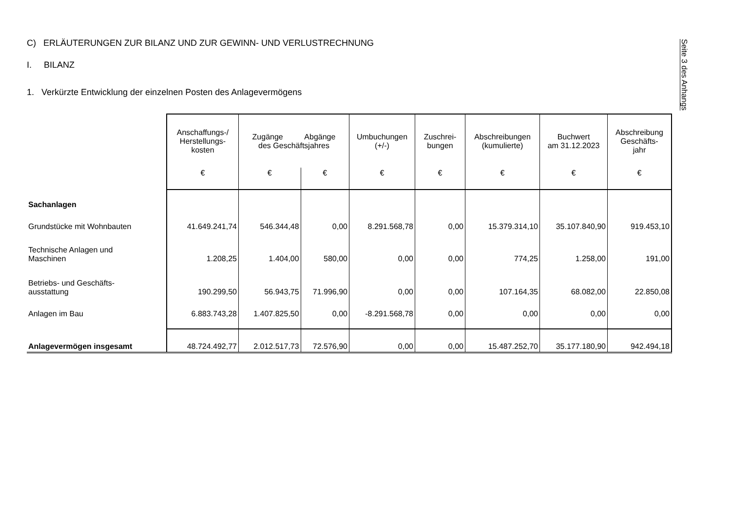C) ERLÄUTERUNGEN ZUR BILANZ UND ZUR GEWINN- UND VERLUSTRECHNUNG
I. BILANZ
1. Verkürzte Entwicklung der einzelnen Posten des Anlagevermögens
Seite 3 des Anhangs
| | Anschaffungs-/ Herstellungs- kosten | Zugänge Abgänge des Geschäftsjahres | | Umbuchungen (+/-) | Zuschrei- bungen | Abschreibungen (kumulierte) | Buchwert am 31.12.2023 | Abschreibung Geschäfts- jahr |
| --- | --- | --- | --- | --- | --- | --- | --- | --- |
| | € | € | € | € | € | € | € | € |
| Sachanlagen | | | | | | | | |
| Grundstücke mit Wohnbauten | 41.649.241,74 | 546.344,48 | 0,00 | 8.291.568,78 | 0,00 | 15.379.314,10 | 35.107.840,90 | 919.453,10 |
| Technische Anlagen und Maschinen | 1.208,25 | 1.404,00 | 580,00 | 0,00 | 0,00 | 774,25 | 1.258,00 | 191,00 |
| Betriebs- und Geschäfts- ausstattung | 190.299,50 | 56.943,75 | 71.996,90 | 0,00 | 0,00 | 107.164,35 | 68.082,00 | 22.850,08 |
| Anlagen im Bau | 6.883.743,28 | 1.407.825,50 | 0,00 | -8.291.568,78 | 0,00 | 0,00 | 0,00 | 0,00 |
| Anlagevermögen insgesamt | 48.724.492,77 | 2.012.517,73 | 72.576,90 | 0,00 | 0,00 | 15.487.252,70 | 35.177.180,90 | 942.494,18 |